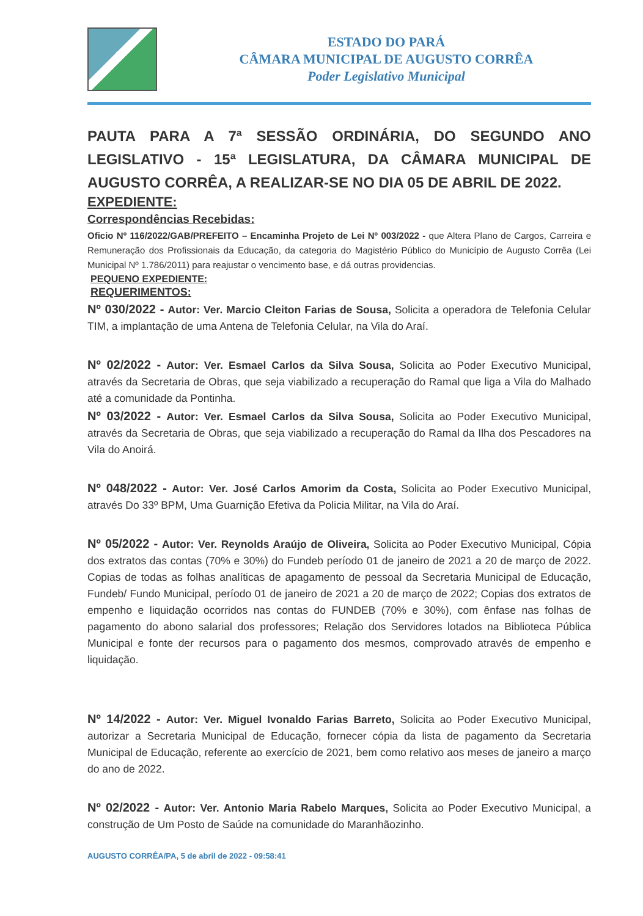ESTADO DO PARÁ
CÂMARA MUNICIPAL DE AUGUSTO CORRÊA
Poder Legislativo Municipal
PAUTA PARA A 7ª SESSÃO ORDINÁRIA, DO SEGUNDO ANO LEGISLATIVO - 15ª LEGISLATURA, DA CÂMARA MUNICIPAL DE AUGUSTO CORRÊA, A REALIZAR-SE NO DIA 05 DE ABRIL DE 2022.
EXPEDIENTE:
Correspondências Recebidas:
Oficio Nº 116/2022/GAB/PREFEITO – Encaminha Projeto de Lei Nº 003/2022 - que Altera Plano de Cargos, Carreira e Remuneração dos Profissionais da Educação, da categoria do Magistério Público do Município de Augusto Corrêa (Lei Municipal Nº 1.786/2011) para reajustar o vencimento base, e dá outras providencias.
PEQUENO EXPEDIENTE:
REQUERIMENTOS:
Nº 030/2022 - Autor: Ver. Marcio Cleiton Farias de Sousa, Solicita a operadora de Telefonia Celular TIM, a implantação de uma Antena de Telefonia Celular, na Vila do Araí.
Nº 02/2022 - Autor: Ver. Esmael Carlos da Silva Sousa, Solicita ao Poder Executivo Municipal, através da Secretaria de Obras, que seja viabilizado a recuperação do Ramal que liga a Vila do Malhado até a comunidade da Pontinha.
Nº 03/2022 - Autor: Ver. Esmael Carlos da Silva Sousa, Solicita ao Poder Executivo Municipal, através da Secretaria de Obras, que seja viabilizado a recuperação do Ramal da Ilha dos Pescadores na Vila do Anoirá.
Nº 048/2022 - Autor: Ver. José Carlos Amorim da Costa, Solicita ao Poder Executivo Municipal, através Do 33º BPM, Uma Guarnição Efetiva da Policia Militar, na Vila do Araí.
Nº 05/2022 - Autor: Ver. Reynolds Araújo de Oliveira, Solicita ao Poder Executivo Municipal, Cópia dos extratos das contas (70% e 30%) do Fundeb período 01 de janeiro de 2021 a 20 de março de 2022. Copias de todas as folhas analíticas de apagamento de pessoal da Secretaria Municipal de Educação, Fundeb/ Fundo Municipal, período 01 de janeiro de 2021 a 20 de março de 2022; Copias dos extratos de empenho e liquidação ocorridos nas contas do FUNDEB (70% e 30%), com ênfase nas folhas de pagamento do abono salarial dos professores; Relação dos Servidores lotados na Biblioteca Pública Municipal e fonte der recursos para o pagamento dos mesmos, comprovado através de empenho e liquidação.
Nº 14/2022 - Autor: Ver. Miguel Ivonaldo Farias Barreto, Solicita ao Poder Executivo Municipal, autorizar a Secretaria Municipal de Educação, fornecer cópia da lista de pagamento da Secretaria Municipal de Educação, referente ao exercício de 2021, bem como relativo aos meses de janeiro a março do ano de 2022.
Nº 02/2022 - Autor: Ver. Antonio Maria Rabelo Marques, Solicita ao Poder Executivo Municipal, a construção de Um Posto de Saúde na comunidade do Maranhãozinho.
AUGUSTO CORRÊA/PA, 5 de abril de 2022 - 09:58:41